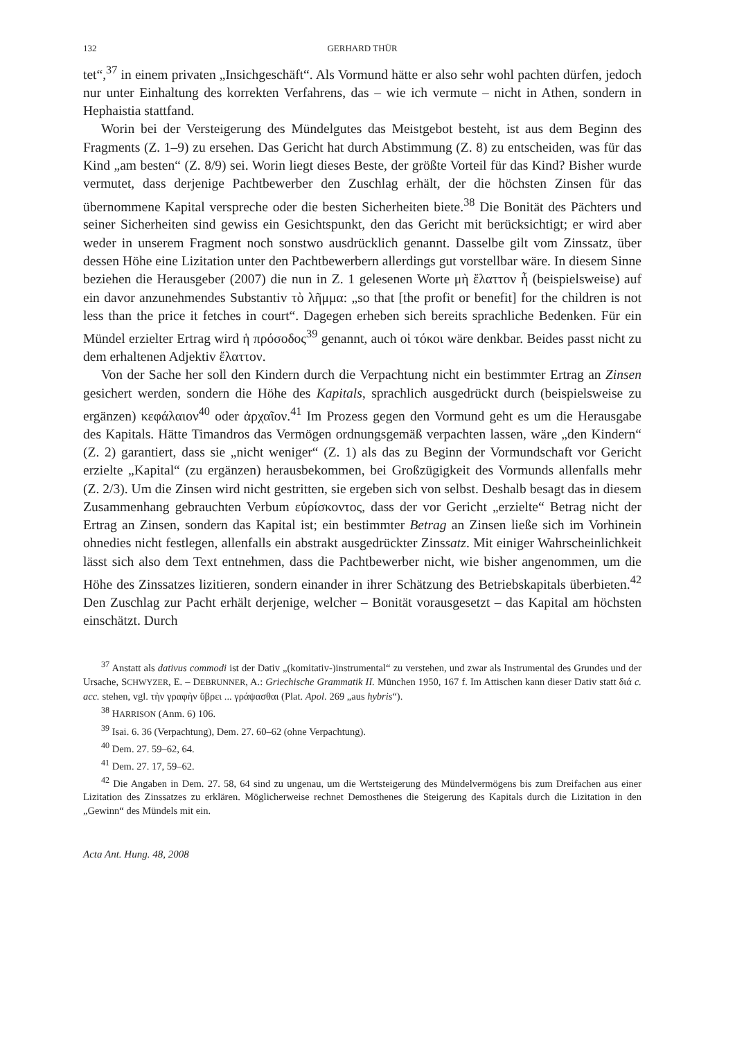132 GERHARD THÜR
tet“,<sup>37</sup> in einem privaten „Insichgeschäft“. Als Vormund hätte er also sehr wohl pachten dürfen, jedoch nur unter Einhaltung des korrekten Verfahrens, das – wie ich vermute – nicht in Athen, sondern in Hephaistia stattfand.
Worin bei der Versteigerung des Mündelgutes das Meistgebot besteht, ist aus dem Beginn des Fragments (Z. 1–9) zu ersehen. Das Gericht hat durch Abstimmung (Z. 8) zu entscheiden, was für das Kind „am besten“ (Z. 8/9) sei. Worin liegt dieses Beste, der größte Vorteil für das Kind? Bisher wurde vermutet, dass derjenige Pachtbewerber den Zuschlag erhält, der die höchsten Zinsen für das übernommene Kapital verspreche oder die besten Sicherheiten biete.<sup>38</sup> Die Bonität des Pächters und seiner Sicherheiten sind gewiss ein Gesichtspunkt, den das Gericht mit berücksichtigt; er wird aber weder in unserem Fragment noch sonstwo ausdrücklich genannt. Dasselbe gilt vom Zinssatz, über dessen Höhe eine Lizitation unter den Pachtbewerbern allerdings gut vorstellbar wäre. In diesem Sinne beziehen die Herausgeber (2007) die nun in Z. 1 gelesenen Worte μὴ ἔλαττον ἦ (beispielsweise) auf ein davor anzunehmendes Substantiv τὸ λῆμμα: „so that [the profit or benefit] for the children is not less than the price it fetches in court“. Dagegen erheben sich bereits sprachliche Bedenken. Für ein Mündel erzielter Ertrag wird ἡ πρόσοδος<sup>39</sup> genannt, auch οἱ τόκοι wäre denkbar. Beides passt nicht zu dem erhaltenen Adjektiv ἔλαττον.
Von der Sache her soll den Kindern durch die Verpachtung nicht ein bestimmter Ertrag an Zinsen gesichert werden, sondern die Höhe des Kapitals, sprachlich ausgedrückt durch (beispielsweise zu ergänzen) κεφάλαιον<sup>40</sup> oder ἀρχαῖον.<sup>41</sup> Im Prozess gegen den Vormund geht es um die Herausgabe des Kapitals. Hätte Timandros das Vermögen ordnungsgemäß verpachten lassen, wäre „den Kindern“ (Z. 2) garantiert, dass sie „nicht weniger“ (Z. 1) als das zu Beginn der Vormundschaft vor Gericht erzielte „Kapital“ (zu ergänzen) herausbekommen, bei Großzügigkeit des Vormunds allenfalls mehr (Z. 2/3). Um die Zinsen wird nicht gestritten, sie ergeben sich von selbst. Deshalb besagt das in diesem Zusammenhang gebrauchten Verbum εὑρίσκοντος, dass der vor Gericht „erzielte“ Betrag nicht der Ertrag an Zinsen, sondern das Kapital ist; ein bestimmter Betrag an Zinsen ließe sich im Vorhinein ohnedies nicht festlegen, allenfalls ein abstrakt ausgedrückter Zinssatz. Mit einiger Wahrscheinlichkeit lässt sich also dem Text entnehmen, dass die Pachtbewerber nicht, wie bisher angenommen, um die Höhe des Zinssatzes lizitieren, sondern einander in ihrer Schätzung des Betriebskapitals überbieten.<sup>42</sup> Den Zuschlag zur Pacht erhält derjenige, welcher – Bonität vorausgesetzt – das Kapital am höchsten einschätzt. Durch
<sup>37</sup> Anstatt als dativus commodi ist der Dativ „(komitativ-)instrumental“ zu verstehen, und zwar als Instrumental des Grundes und der Ursache, SCHWYZER, E. – DEBRUNNER, A.: Griechische Grammatik II. München 1950, 167 f. Im Attischen kann dieser Dativ statt διά c. acc. stehen, vgl. τὴν γραφὴν ὕβρει ... γράψασθαι (Plat. Apol. 269 „aus hybris“).
<sup>38</sup> HARRISON (Anm. 6) 106.
<sup>39</sup> Isai. 6. 36 (Verpachtung), Dem. 27. 60–62 (ohne Verpachtung).
<sup>40</sup> Dem. 27. 59–62, 64.
<sup>41</sup> Dem. 27. 17, 59–62.
<sup>42</sup> Die Angaben in Dem. 27. 58, 64 sind zu ungenau, um die Wertsteigerung des Mündelvermögens bis zum Dreifachen aus einer Lizitation des Zinssatzes zu erklären. Möglicherweise rechnet Demosthenes die Steigerung des Kapitals durch die Lizitation in den „Gewinn“ des Mündels mit ein.
Acta Ant. Hung. 48, 2008